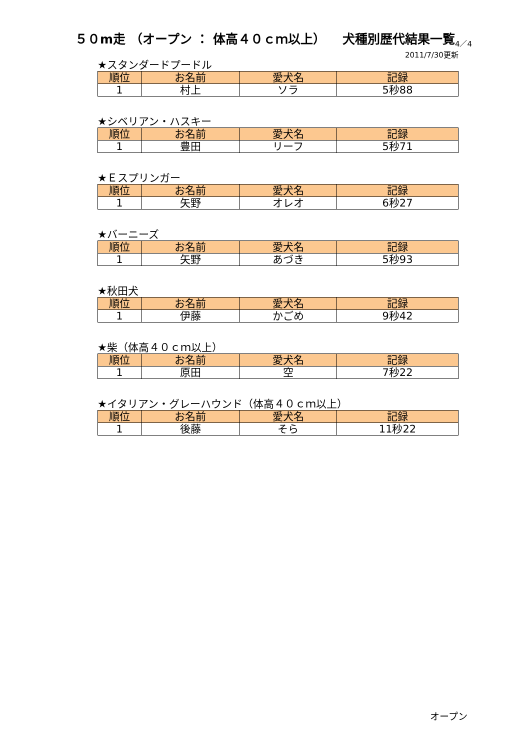５０m走 （オープン ： 体高４０ｃｍ以上） 　犬種別歴代結果一覧<sub>4／4</sub>
2011/7/30更新
★スタンダードプードル
| 順位 | お名前 | 愛犬名 | 記録 |
| --- | --- | --- | --- |
| 1 | 村上 | ソラ | 5秒88 |
★シベリアン・ハスキー
| 順位 | お名前 | 愛犬名 | 記録 |
| --- | --- | --- | --- |
| 1 | 豊田 | リーフ | 5秒71 |
★Ｅスプリンガー
| 順位 | お名前 | 愛犬名 | 記録 |
| --- | --- | --- | --- |
| 1 | 矢野 | オレオ | 6秒27 |
★バーニーズ
| 順位 | お名前 | 愛犬名 | 記録 |
| --- | --- | --- | --- |
| 1 | 矢野 | あづき | 5秒93 |
★秋田犬
| 順位 | お名前 | 愛犬名 | 記録 |
| --- | --- | --- | --- |
| 1 | 伊藤 | かごめ | 9秒42 |
★柴（体高４０ｃｍ以上）
| 順位 | お名前 | 愛犬名 | 記録 |
| --- | --- | --- | --- |
| 1 | 原田 | 空 | 7秒22 |
★イタリアン・グレーハウンド（体高４０ｃｍ以上）
| 順位 | お名前 | 愛犬名 | 記録 |
| --- | --- | --- | --- |
| 1 | 後藤 | そら | 11秒22 |
オープン